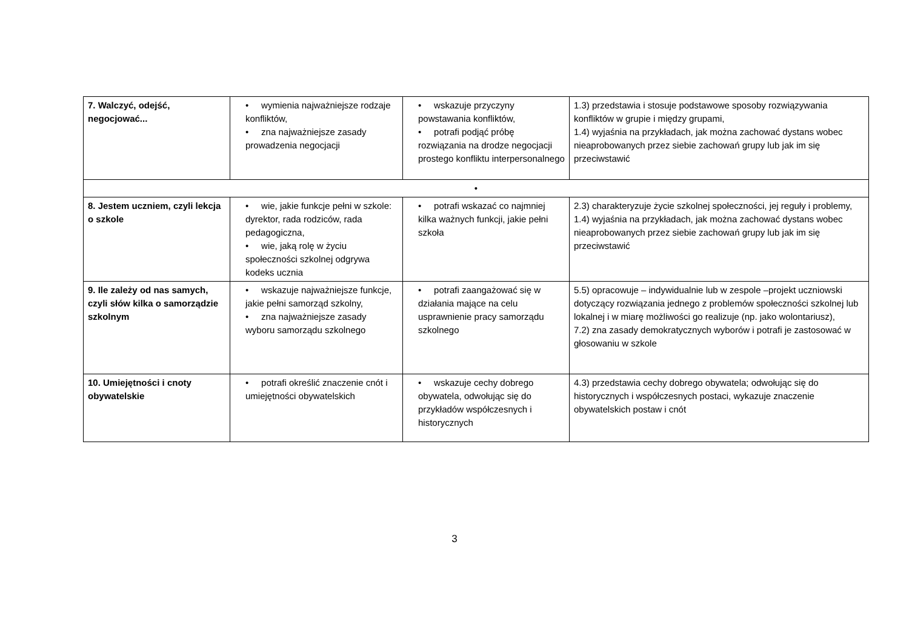| 7. Walczyć, odejść, negocjować... | • wymienia najważniejsze rodzaje konfliktów, • zna najważniejsze zasady prowadzenia negocjacji | • wskazuje przyczyny powstawania konfliktów, • potrafi podjąć próbę rozwiązania na drodze negocjacji prostego konfliktu interpersonalnego | 1.3) przedstawia i stosuje podstawowe sposoby rozwiązywania konfliktów w grupie i między grupami, 1.4) wyjaśnia na przykładach, jak można zachować dystans wobec nieaprobowanych przez siebie zachowań grupy lub jak im się przeciwstawić |
| • | | | |
| 8. Jestem uczniem, czyli lekcja o szkole | • wie, jakie funkcje pełni w szkole: dyrektor, rada rodziców, rada pedagogiczna, • wie, jaką rolę w życiu społeczności szkolnej odgrywa kodeks ucznia | • potrafi wskazać co najmniej kilka ważnych funkcji, jakie pełni szkoła | 2.3) charakteryzuje życie szkolnej społeczności, jej reguły i problemy, 1.4) wyjaśnia na przykładach, jak można zachować dystans wobec nieaprobowanych przez siebie zachowań grupy lub jak im się przeciwstawić |
| 9. Ile zależy od nas samych, czyli słów kilka o samorządzie szkolnym | • wskazuje najważniejsze funkcje, jakie pełni samorząd szkolny, • zna najważniejsze zasady wyboru samorządu szkolnego | • potrafi zaangażować się w działania mające na celu usprawnienie pracy samorządu szkolnego | 5.5) opracowuje – indywidualnie lub w zespole –projekt uczniowski dotyczący rozwiązania jednego z problemów społeczności szkolnej lub lokalnej i w miarę możliwości go realizuje (np. jako wolontariusz), 7.2) zna zasady demokratycznych wyborów i potrafi je zastosować w głosowaniu w szkole |
| 10. Umiejętności i cnoty obywatelskie | • potrafi określić znaczenie cnót i umiejętności obywatelskich | • wskazuje cechy dobrego obywatela, odwołując się do przykładów współczesnych i historycznych | 4.3) przedstawia cechy dobrego obywatela; odwołując się do historycznych i współczesnych postaci, wykazuje znaczenie obywatelskich postaw i cnót |
3